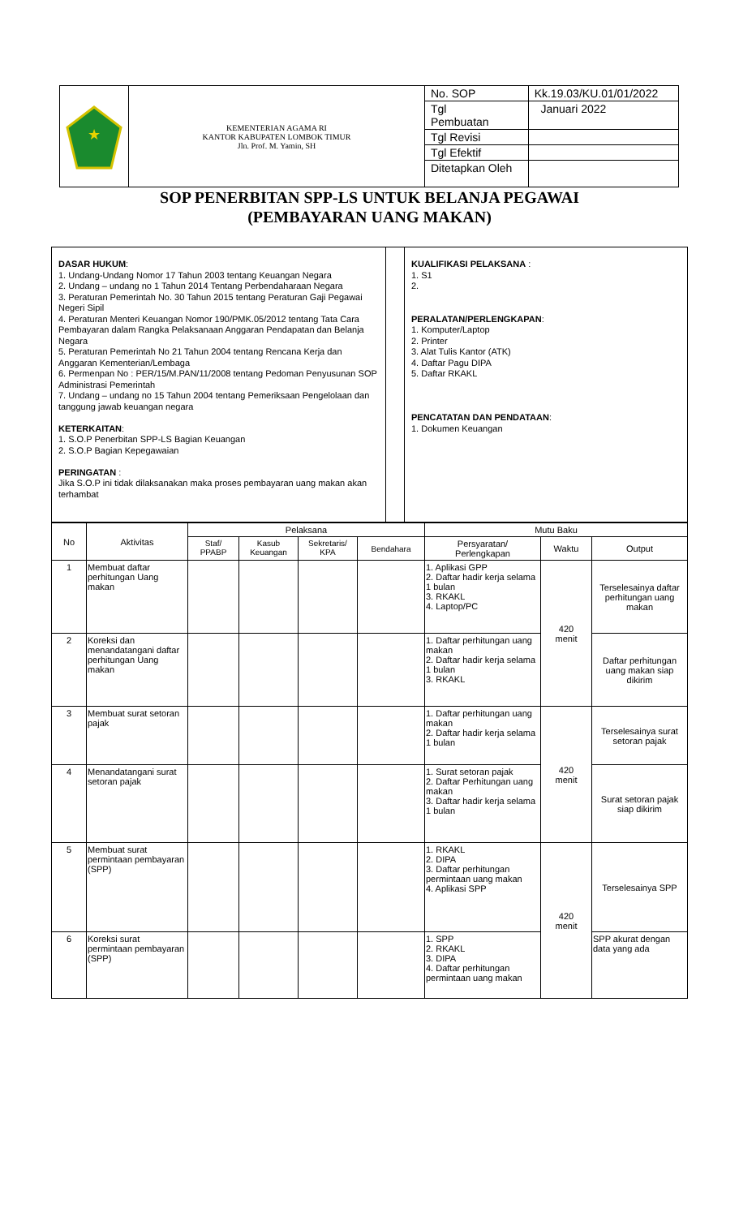| ★ | KEMENTERIAN AGAMA RI KANTOR KABUPATEN LOMBOK TIMUR Jln. Prof. M. Yamin, SH | No. SOP | Kk.19.03/KU.01/01/2022 |
| | | Tgl Pembuatan | Januari 2022 |
| | | Tgl Revisi | |
| | | Tgl Efektif | |
| | | Ditetapkan Oleh | |
SOP PENERBITAN SPP-LS UNTUK BELANJA PEGAWAI
(PEMBAYARAN UANG MAKAN)
| DASAR HUKUM : 1. Undang-Undang Nomor 17 Tahun 2003 tentang Keuangan Negara 2. Undang – undang no 1 Tahun 2014 Tentang Perbendaharaan Negara 3. Peraturan Pemerintah No. 30 Tahun 2015 tentang Peraturan Gaji Pegawai Negeri Sipil 4. Peraturan Menteri Keuangan Nomor 190/PMK.05/2012 tentang Tata Cara Pembayaran dalam Rangka Pelaksanaan Anggaran Pendapatan dan Belanja Negara 5. Peraturan Pemerintah No 21 Tahun 2004 tentang Rencana Kerja dan Anggaran Kementerian/Lembaga 6. Permenpan No : PER/15/M.PAN/11/2008 tentang Pedoman Penyusunan SOP Administrasi Pemerintah 7. Undang – undang no 15 Tahun 2004 tentang Pemeriksaan Pengelolaan dan tanggung jawab keuangan negara KETERKAITAN : 1. S.O.P Penerbitan SPP-LS Bagian Keuangan 2. S.O.P Bagian Kepegawaian PERINGATAN : Jika S.O.P ini tidak dilaksanakan maka proses pembayaran uang makan akan terhambat | | KUALIFIKASI PELAKSANA : 1. S1 2. PERALATAN/PERLENGKAPAN : 1. Komputer/Laptop 2. Printer 3. Alat Tulis Kantor (ATK) 4. Daftar Pagu DIPA 5. Daftar RKAKL PENCATATAN DAN PENDATAAN : 1. Dokumen Keuangan |
| No | Aktivitas | Pelaksana | | | | Mutu Baku | | |
| --- | --- | --- | --- | --- | --- | --- | --- | --- |
| | | Staf/ PPABP | Kasub Keuangan | Sekretaris/ KPA | Bendahara | Persyaratan/ Perlengkapan | Waktu | Output |
| 1 | Membuat daftar perhitungan Uang makan | | | | | 1. Aplikasi GPP 2. Daftar hadir kerja selama 1 bulan 3. RKAKL 4. Laptop/PC | 420 menit | Terselesainya daftar perhitungan uang makan |
| 2 | Koreksi dan menandatangani daftar perhitungan Uang makan | | | | | 1. Daftar perhitungan uang makan 2. Daftar hadir kerja selama 1 bulan 3. RKAKL | | Daftar perhitungan uang makan siap dikirim |
| 3 | Membuat surat setoran pajak | | | | | 1. Daftar perhitungan uang makan 2. Daftar hadir kerja selama 1 bulan | 420 menit | Terselesainya surat setoran pajak |
| 4 | Menandatangani surat setoran pajak | | | | | 1. Surat setoran pajak 2. Daftar Perhitungan uang makan 3. Daftar hadir kerja selama 1 bulan | | Surat setoran pajak siap dikirim |
| 5 | Membuat surat permintaan pembayaran (SPP) | | | | | 1. RKAKL 2. DIPA 3. Daftar perhitungan permintaan uang makan 4. Aplikasi SPP | 420 menit | Terselesainya SPP |
| 6 | Koreksi surat permintaan pembayaran (SPP) | | | | | 1. SPP 2. RKAKL 3. DIPA 4. Daftar perhitungan permintaan uang makan | | SPP akurat dengan data yang ada |